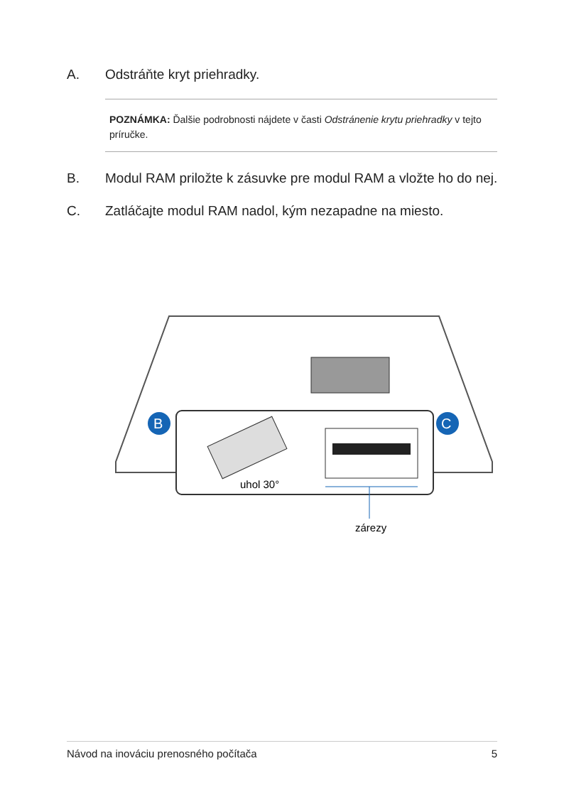A. Odstráňte kryt priehradky.
POZNÁMKA: Ďalšie podrobnosti nájdete v časti Odstránenie krytu priehradky v tejto príručke.
B. Modul RAM priložte k zásuvke pre modul RAM a vložte ho do nej.
C. Zatláčajte modul RAM nadol, kým nezapadne na miesto.
B
C
uhol 30°
zárezy
Návod na inováciu prenosného počítača 5